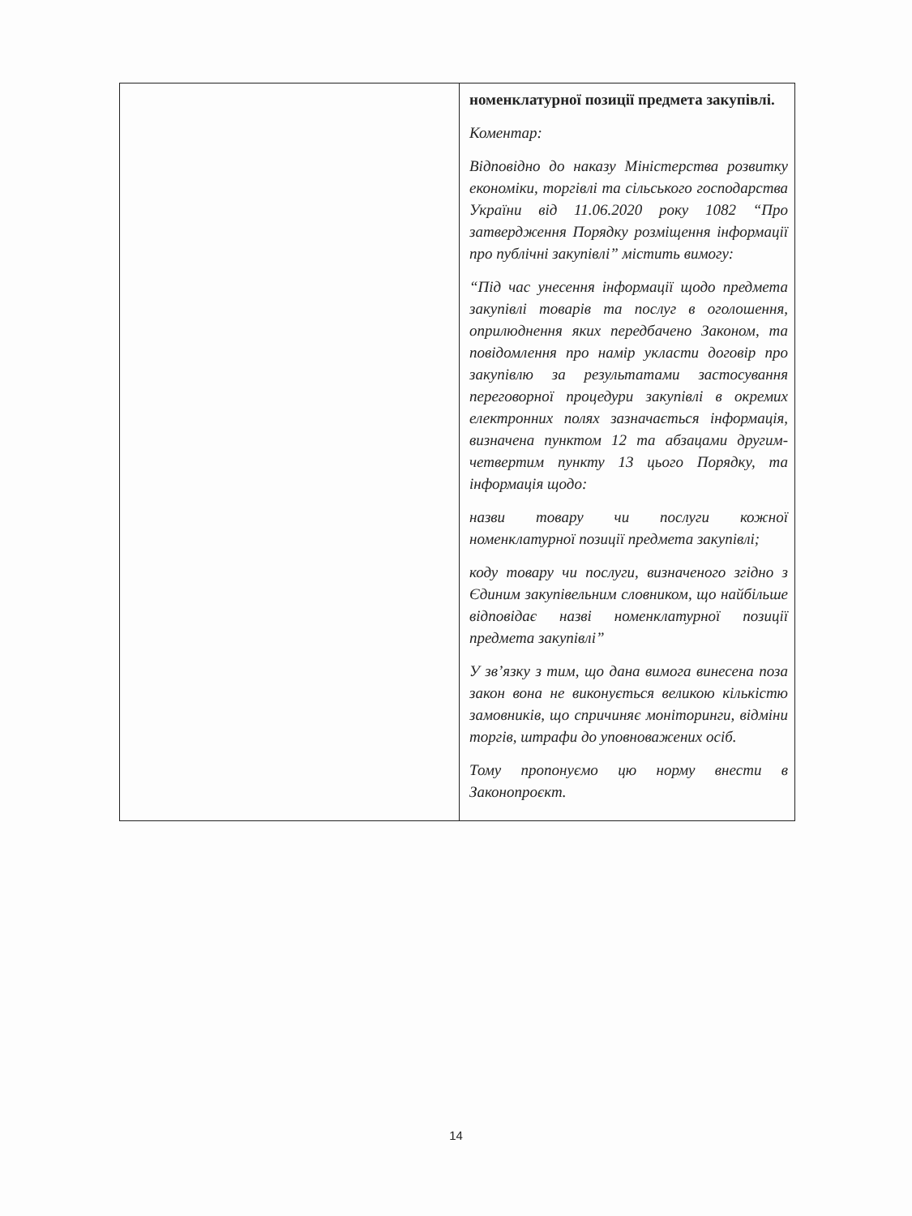| | номенклатурної позиції предмета закупівлі. Коментар: Відповідно до наказу Міністерства розвитку економіки, торгівлі та сільського господарства України від 11.06.2020 року 1082 “Про затвердження Порядку розміщення інформації про публічні закупівлі” містить вимогу: “Під час унесення інформації щодо предмета закупівлі товарів та послуг в оголошення, оприлюднення яких передбачено Законом, та повідомлення про намір укласти договір про закупівлю за результатами застосування переговорної процедури закупівлі в окремих електронних полях зазначається інформація, визначена пунктом 12 та абзацами другим-четвертим пункту 13 цього Порядку, та інформація щодо: назви товару чи послуги кожної номенклатурної позиції предмета закупівлі; коду товару чи послуги, визначеного згідно з Єдиним закупівельним словником, що найбільше відповідає назві номенклатурної позиції предмета закупівлі” У зв’язку з тим, що дана вимога винесена поза закон вона не виконується великою кількістю замовників, що спричиняє моніторинги, відміни торгів, штрафи до уповноважених осіб. Тому пропонуємо цю норму внести в Законопроєкт. |
14